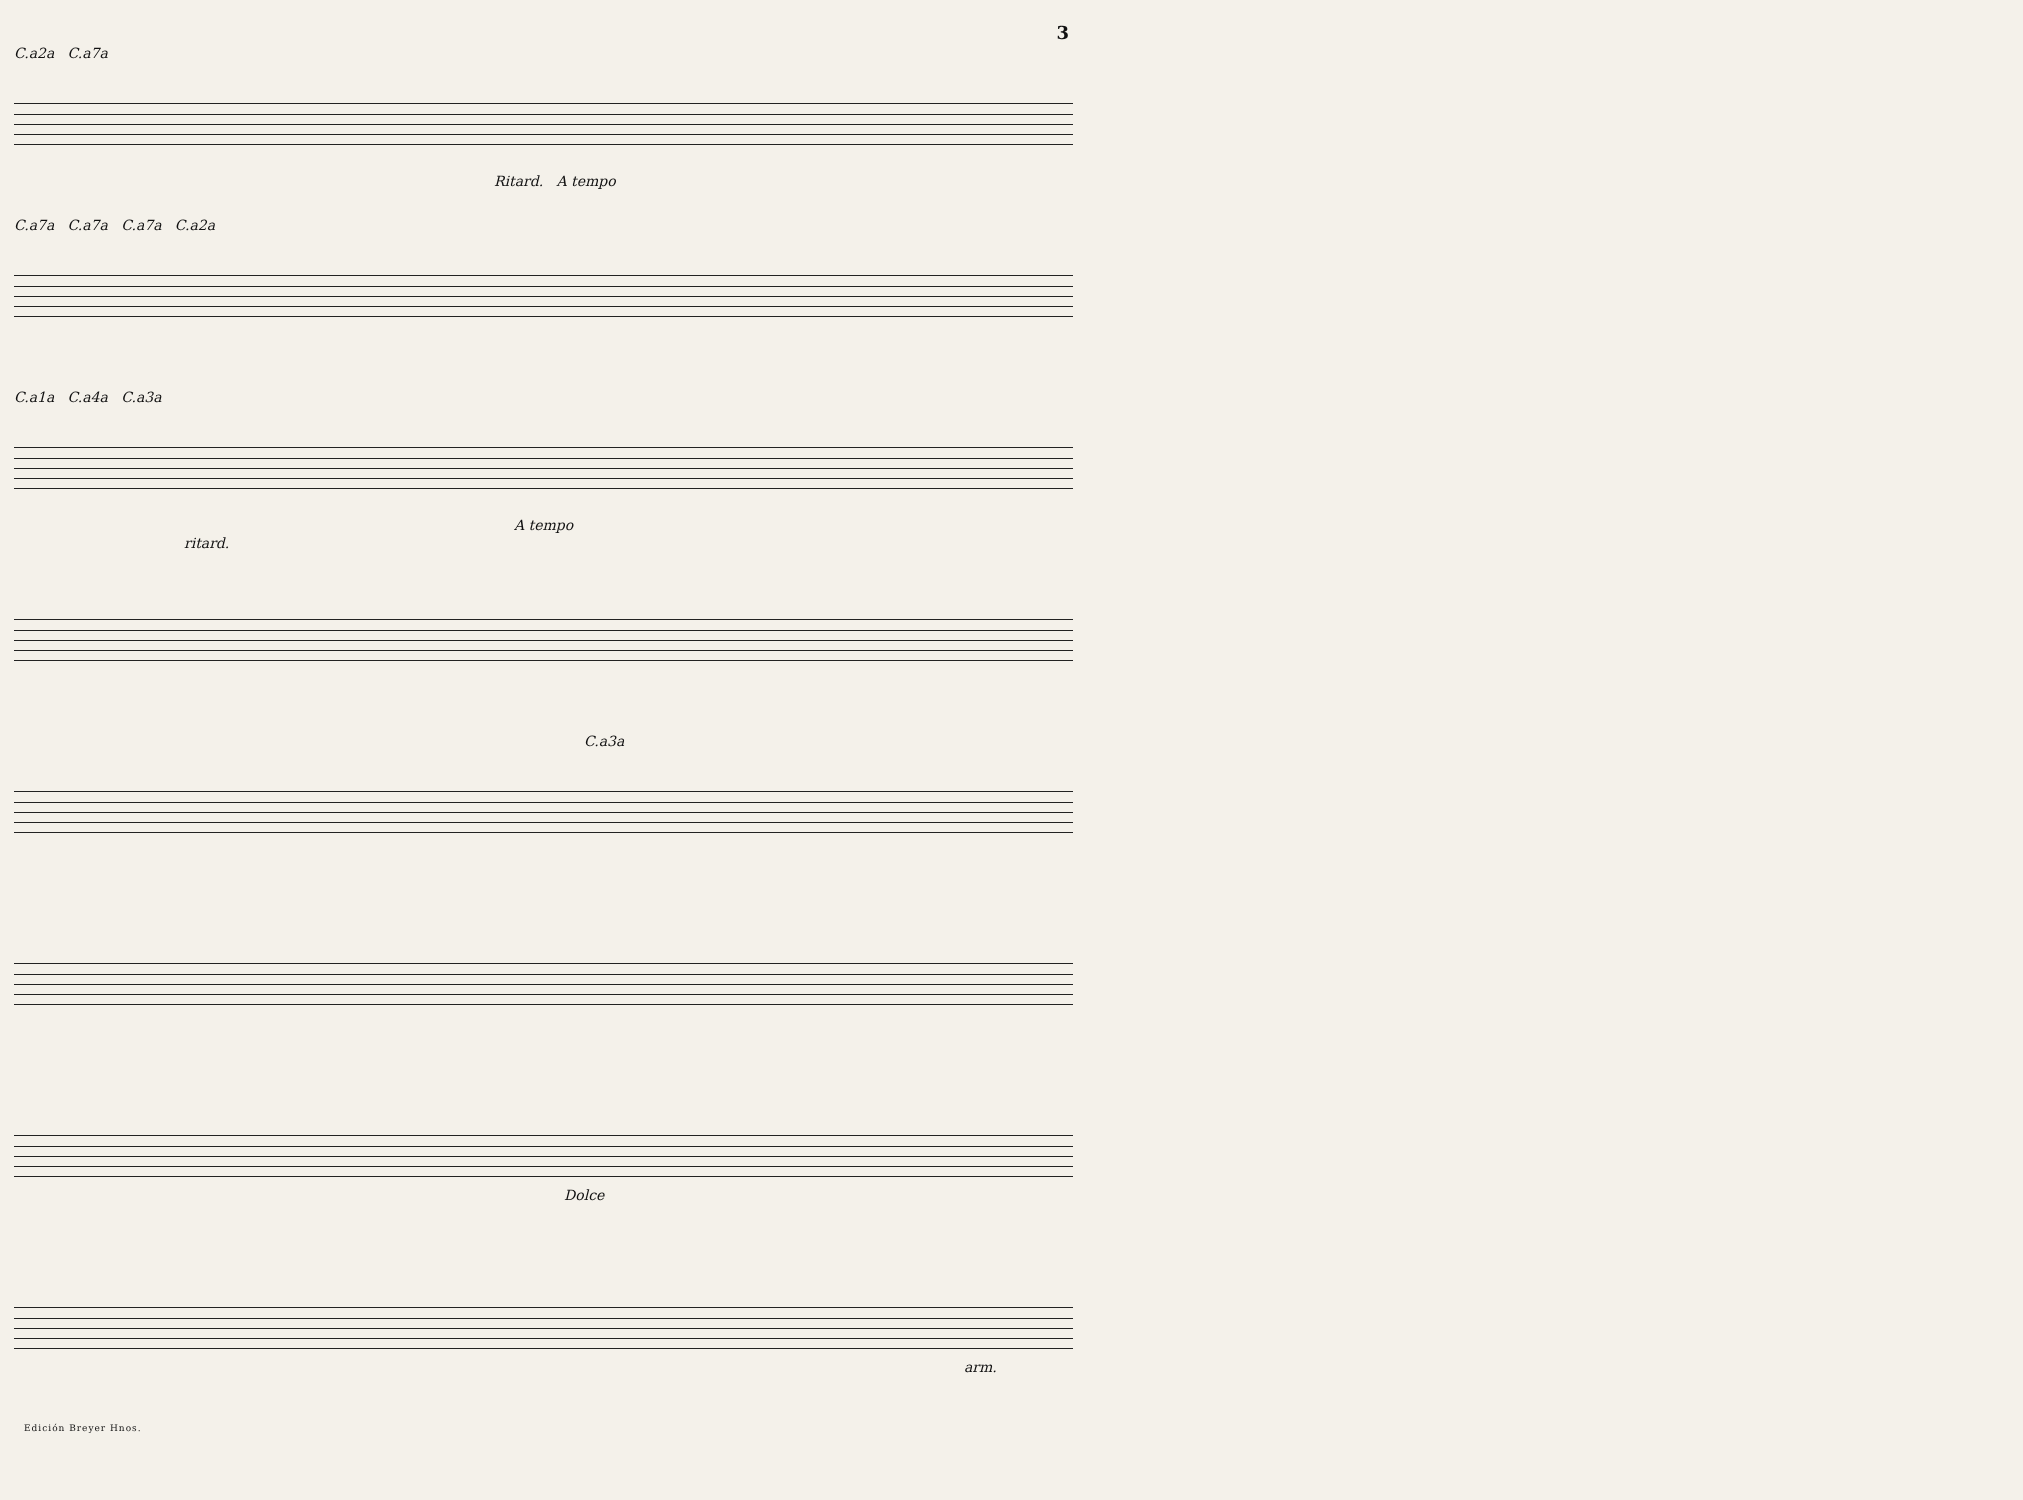3
C.a2a C.a7a
Ritard. A tempo
C.a7a C.a7a C.a7a C.a2a
C.a1a C.a4a C.a3a
A tempo
ritard.
C.a3a
Dolce
arm.
Edición Breyer Hnos.